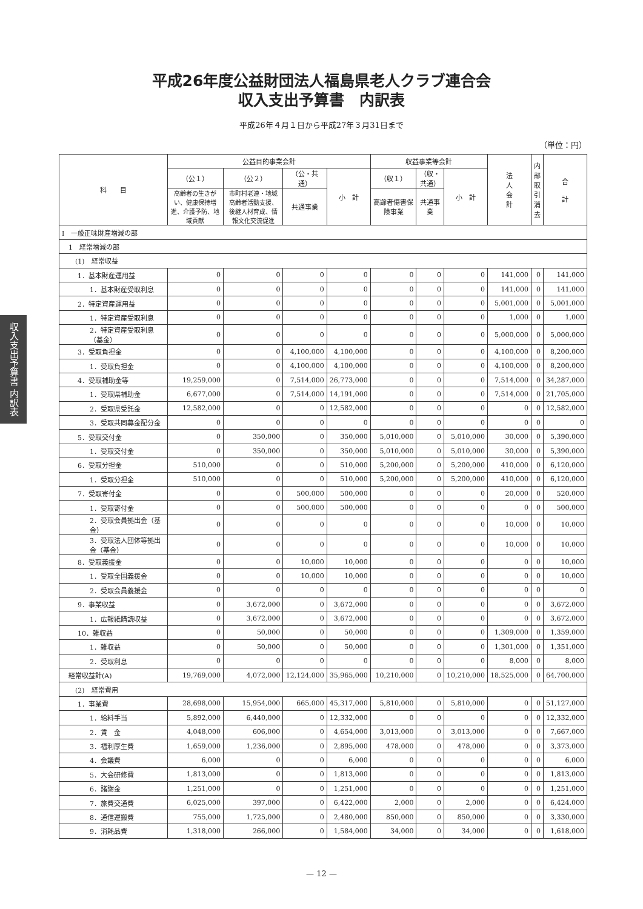平成26年度公益財団法人福島県老人クラブ連合会
収入支出予算書　内訳表
平成26年４月１日から平成27年３月31日まで
（単位：円）
収入支出予算書 内訳表
| 科 目 | 公益目的事業会計 | | | | 収益事業等会計 | | | 法 人 会 計 | 内 部 取 引 消 去 | 合 計 |
| --- | --- | --- | --- | --- | --- | --- | --- | --- | --- | --- |
| | （公１） | （公２） | （公・共通） | 小 計 | （収１） | （収・共通） | 小 計 | | | |
| | 高齢者の生きがい、健康保持増進、介護予防、地域貢献 | 市町村老連・地域高齢者活動支援、後継人材育成、情報文化交流促進 | 共通事業 | | 高齢者傷害保険事業 | 共通事業 | | | | |
| Ⅰ 一般正味財産増減の部 | | | | | | | | | | |
| 1 経常増減の部 | | | | | | | | | | |
| (1) 経常収益 | | | | | | | | | | |
| 1．基本財産運用益 | 0 | 0 | 0 | 0 | 0 | 0 | 0 | 141,000 | 0 | 141,000 |
| 1．基本財産受取利息 | 0 | 0 | 0 | 0 | 0 | 0 | 0 | 141,000 | 0 | 141,000 |
| 2．特定資産運用益 | 0 | 0 | 0 | 0 | 0 | 0 | 0 | 5,001,000 | 0 | 5,001,000 |
| 1．特定資産受取利息 | 0 | 0 | 0 | 0 | 0 | 0 | 0 | 1,000 | 0 | 1,000 |
| 2．特定資産受取利息（基金） | 0 | 0 | 0 | 0 | 0 | 0 | 0 | 5,000,000 | 0 | 5,000,000 |
| 3．受取負担金 | 0 | 0 | 4,100,000 | 4,100,000 | 0 | 0 | 0 | 4,100,000 | 0 | 8,200,000 |
| 1．受取負担金 | 0 | 0 | 4,100,000 | 4,100,000 | 0 | 0 | 0 | 4,100,000 | 0 | 8,200,000 |
| 4．受取補助金等 | 19,259,000 | 0 | 7,514,000 | 26,773,000 | 0 | 0 | 0 | 7,514,000 | 0 | 34,287,000 |
| 1．受取県補助金 | 6,677,000 | 0 | 7,514,000 | 14,191,000 | 0 | 0 | 0 | 7,514,000 | 0 | 21,705,000 |
| 2．受取県受託金 | 12,582,000 | 0 | 0 | 12,582,000 | 0 | 0 | 0 | 0 | 0 | 12,582,000 |
| 3．受取共同募金配分金 | 0 | 0 | 0 | 0 | 0 | 0 | 0 | 0 | 0 | 0 |
| 5．受取交付金 | 0 | 350,000 | 0 | 350,000 | 5,010,000 | 0 | 5,010,000 | 30,000 | 0 | 5,390,000 |
| 1．受取交付金 | 0 | 350,000 | 0 | 350,000 | 5,010,000 | 0 | 5,010,000 | 30,000 | 0 | 5,390,000 |
| 6．受取分担金 | 510,000 | 0 | 0 | 510,000 | 5,200,000 | 0 | 5,200,000 | 410,000 | 0 | 6,120,000 |
| 1．受取分担金 | 510,000 | 0 | 0 | 510,000 | 5,200,000 | 0 | 5,200,000 | 410,000 | 0 | 6,120,000 |
| 7．受取寄付金 | 0 | 0 | 500,000 | 500,000 | 0 | 0 | 0 | 20,000 | 0 | 520,000 |
| 1．受取寄付金 | 0 | 0 | 500,000 | 500,000 | 0 | 0 | 0 | 0 | 0 | 500,000 |
| 2．受取会員拠出金（基金） | 0 | 0 | 0 | 0 | 0 | 0 | 0 | 10,000 | 0 | 10,000 |
| 3．受取法人団体等拠出金（基金） | 0 | 0 | 0 | 0 | 0 | 0 | 0 | 10,000 | 0 | 10,000 |
| 8．受取義援金 | 0 | 0 | 10,000 | 10,000 | 0 | 0 | 0 | 0 | 0 | 10,000 |
| 1．受取全国義援金 | 0 | 0 | 10,000 | 10,000 | 0 | 0 | 0 | 0 | 0 | 10,000 |
| 2．受取会員義援金 | 0 | 0 | 0 | 0 | 0 | 0 | 0 | 0 | 0 | 0 |
| 9．事業収益 | 0 | 3,672,000 | 0 | 3,672,000 | 0 | 0 | 0 | 0 | 0 | 3,672,000 |
| 1．広報紙購読収益 | 0 | 3,672,000 | 0 | 3,672,000 | 0 | 0 | 0 | 0 | 0 | 3,672,000 |
| 10．雑収益 | 0 | 50,000 | 0 | 50,000 | 0 | 0 | 0 | 1,309,000 | 0 | 1,359,000 |
| 1．雑収益 | 0 | 50,000 | 0 | 50,000 | 0 | 0 | 0 | 1,301,000 | 0 | 1,351,000 |
| 2．受取利息 | 0 | 0 | 0 | 0 | 0 | 0 | 0 | 8,000 | 0 | 8,000 |
| 経常収益計(A) | 19,769,000 | 4,072,000 | 12,124,000 | 35,965,000 | 10,210,000 | 0 | 10,210,000 | 18,525,000 | 0 | 64,700,000 |
| (2) 経常費用 | | | | | | | | | | |
| 1．事業費 | 28,698,000 | 15,954,000 | 665,000 | 45,317,000 | 5,810,000 | 0 | 5,810,000 | 0 | 0 | 51,127,000 |
| 1．給料手当 | 5,892,000 | 6,440,000 | 0 | 12,332,000 | 0 | 0 | 0 | 0 | 0 | 12,332,000 |
| 2．賃 金 | 4,048,000 | 606,000 | 0 | 4,654,000 | 3,013,000 | 0 | 3,013,000 | 0 | 0 | 7,667,000 |
| 3．福利厚生費 | 1,659,000 | 1,236,000 | 0 | 2,895,000 | 478,000 | 0 | 478,000 | 0 | 0 | 3,373,000 |
| 4．会議費 | 6,000 | 0 | 0 | 6,000 | 0 | 0 | 0 | 0 | 0 | 6,000 |
| 5．大会研修費 | 1,813,000 | 0 | 0 | 1,813,000 | 0 | 0 | 0 | 0 | 0 | 1,813,000 |
| 6．諸謝金 | 1,251,000 | 0 | 0 | 1,251,000 | 0 | 0 | 0 | 0 | 0 | 1,251,000 |
| 7．旅費交通費 | 6,025,000 | 397,000 | 0 | 6,422,000 | 2,000 | 0 | 2,000 | 0 | 0 | 6,424,000 |
| 8．通信運搬費 | 755,000 | 1,725,000 | 0 | 2,480,000 | 850,000 | 0 | 850,000 | 0 | 0 | 3,330,000 |
| 9．消耗品費 | 1,318,000 | 266,000 | 0 | 1,584,000 | 34,000 | 0 | 34,000 | 0 | 0 | 1,618,000 |
— 12 —